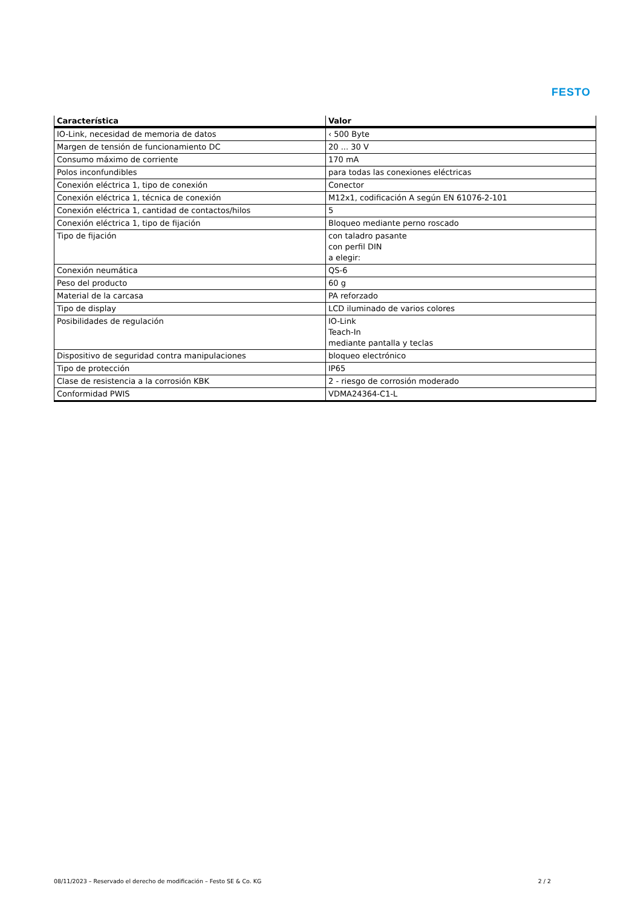FESTO
| Característica | Valor |
| --- | --- |
| IO-Link, necesidad de memoria de datos | ‹ 500 Byte |
| Margen de tensión de funcionamiento DC | 20 ... 30 V |
| Consumo máximo de corriente | 170 mA |
| Polos inconfundibles | para todas las conexiones eléctricas |
| Conexión eléctrica 1, tipo de conexión | Conector |
| Conexión eléctrica 1, técnica de conexión | M12x1, codificación A según EN 61076-2-101 |
| Conexión eléctrica 1, cantidad de contactos/hilos | 5 |
| Conexión eléctrica 1, tipo de fijación | Bloqueo mediante perno roscado |
| Tipo de fijación | con taladro pasante con perfil DIN a elegir: |
| Conexión neumática | QS-6 |
| Peso del producto | 60 g |
| Material de la carcasa | PA reforzado |
| Tipo de display | LCD iluminado de varios colores |
| Posibilidades de regulación | IO-Link Teach-In mediante pantalla y teclas |
| Dispositivo de seguridad contra manipulaciones | bloqueo electrónico |
| Tipo de protección | IP65 |
| Clase de resistencia a la corrosión KBK | 2 - riesgo de corrosión moderado |
| Conformidad PWIS | VDMA24364-C1-L |
08/11/2023 – Reservado el derecho de modificación – Festo SE & Co. KG 2 / 2